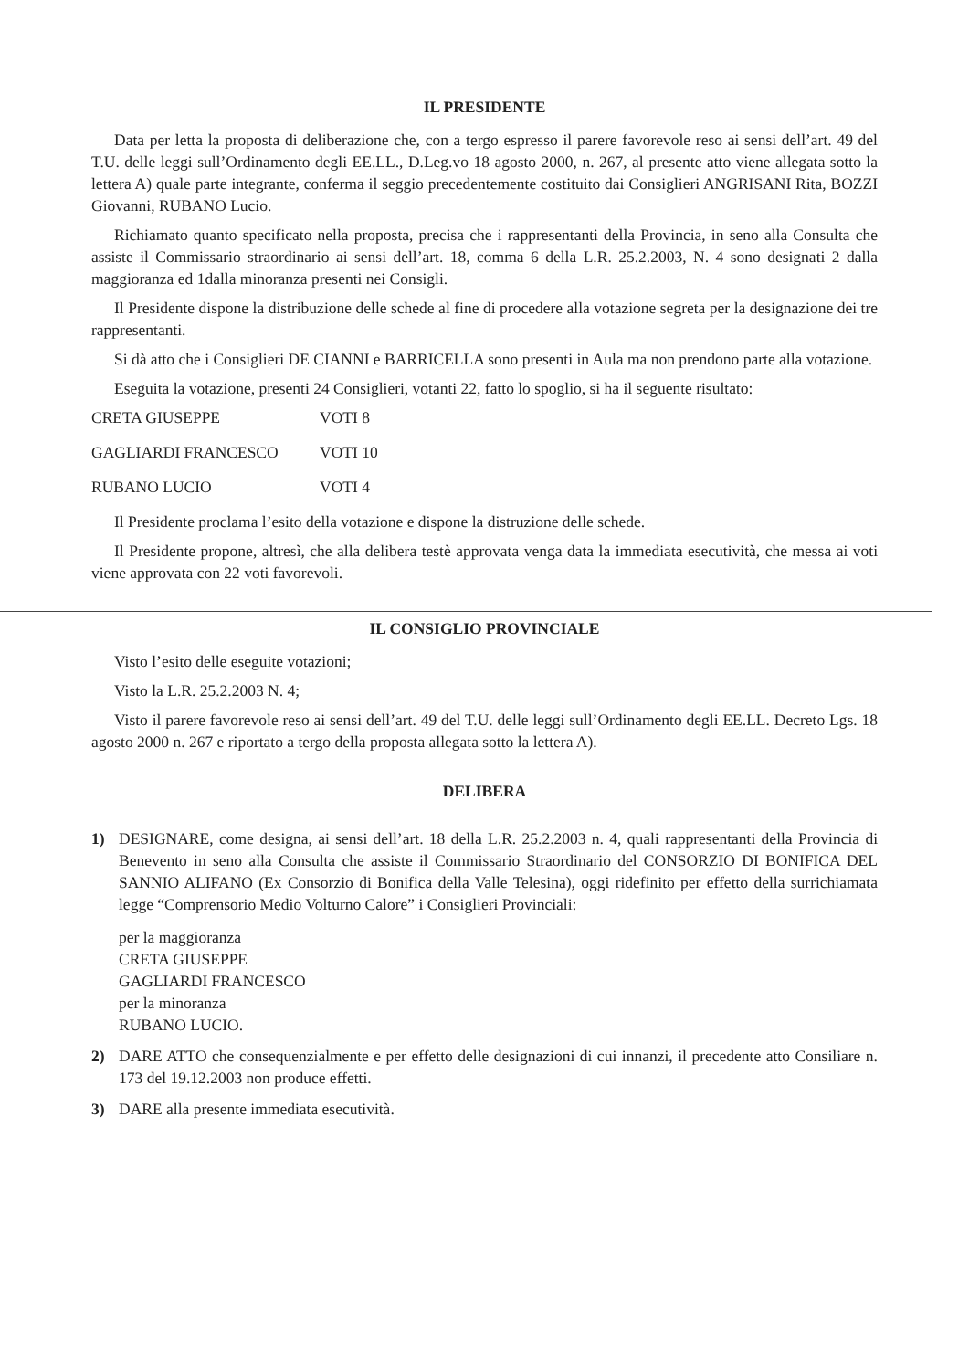IL PRESIDENTE
Data per letta la proposta di deliberazione che, con a tergo espresso il parere favorevole reso ai sensi dell’art. 49 del T.U. delle leggi sull’Ordinamento degli EE.LL., D.Leg.vo 18 agosto 2000, n. 267, al presente atto viene allegata sotto la lettera A) quale parte integrante, conferma il seggio precedentemente costituito dai Consiglieri ANGRISANI Rita, BOZZI Giovanni, RUBANO Lucio.
Richiamato quanto specificato nella proposta, precisa che i rappresentanti della Provincia, in seno alla Consulta che assiste il Commissario straordinario ai sensi dell’art. 18, comma 6 della L.R. 25.2.2003, N. 4 sono designati 2 dalla maggioranza ed 1dalla minoranza presenti nei Consigli.
Il Presidente dispone la distribuzione delle schede al fine di procedere alla votazione segreta per la designazione dei tre rappresentanti.
Si dà atto che i Consiglieri DE CIANNI e BARRICELLA sono presenti in Aula ma non prendono parte alla votazione.
Eseguita la votazione, presenti 24 Consiglieri, votanti 22, fatto lo spoglio, si ha il seguente risultato:
CRETA GIUSEPPE VOTI 8
GAGLIARDI FRANCESCO VOTI 10
RUBANO LUCIO VOTI 4
Il Presidente proclama l’esito della votazione e dispone la distruzione delle schede.
Il Presidente propone, altresì, che alla delibera testè approvata venga data la immediata esecutività, che messa ai voti viene approvata con 22 voti favorevoli.
IL CONSIGLIO PROVINCIALE
Visto l’esito delle eseguite votazioni;
Visto la L.R. 25.2.2003 N. 4;
Visto il parere favorevole reso ai sensi dell’art. 49 del T.U. delle leggi sull’Ordinamento degli EE.LL. Decreto Lgs. 18 agosto 2000 n. 267 e riportato a tergo della proposta allegata sotto la lettera A).
DELIBERA
1) DESIGNARE, come designa, ai sensi dell’art. 18 della L.R. 25.2.2003 n. 4, quali rappresentanti della Provincia di Benevento in seno alla Consulta che assiste il Commissario Straordinario del CONSORZIO DI BONIFICA DEL SANNIO ALIFANO (Ex Consorzio di Bonifica della Valle Telesina), oggi ridefinito per effetto della surrichiamata legge “Comprensorio Medio Volturno Calore” i Consiglieri Provinciali:
per la maggioranza
CRETA GIUSEPPE
GAGLIARDI FRANCESCO
per la minoranza
RUBANO LUCIO.
2) DARE ATTO che consequenzialmente e per effetto delle designazioni di cui innanzi, il precedente atto Consiliare n. 173 del 19.12.2003 non produce effetti.
3) DARE alla presente immediata esecutività.